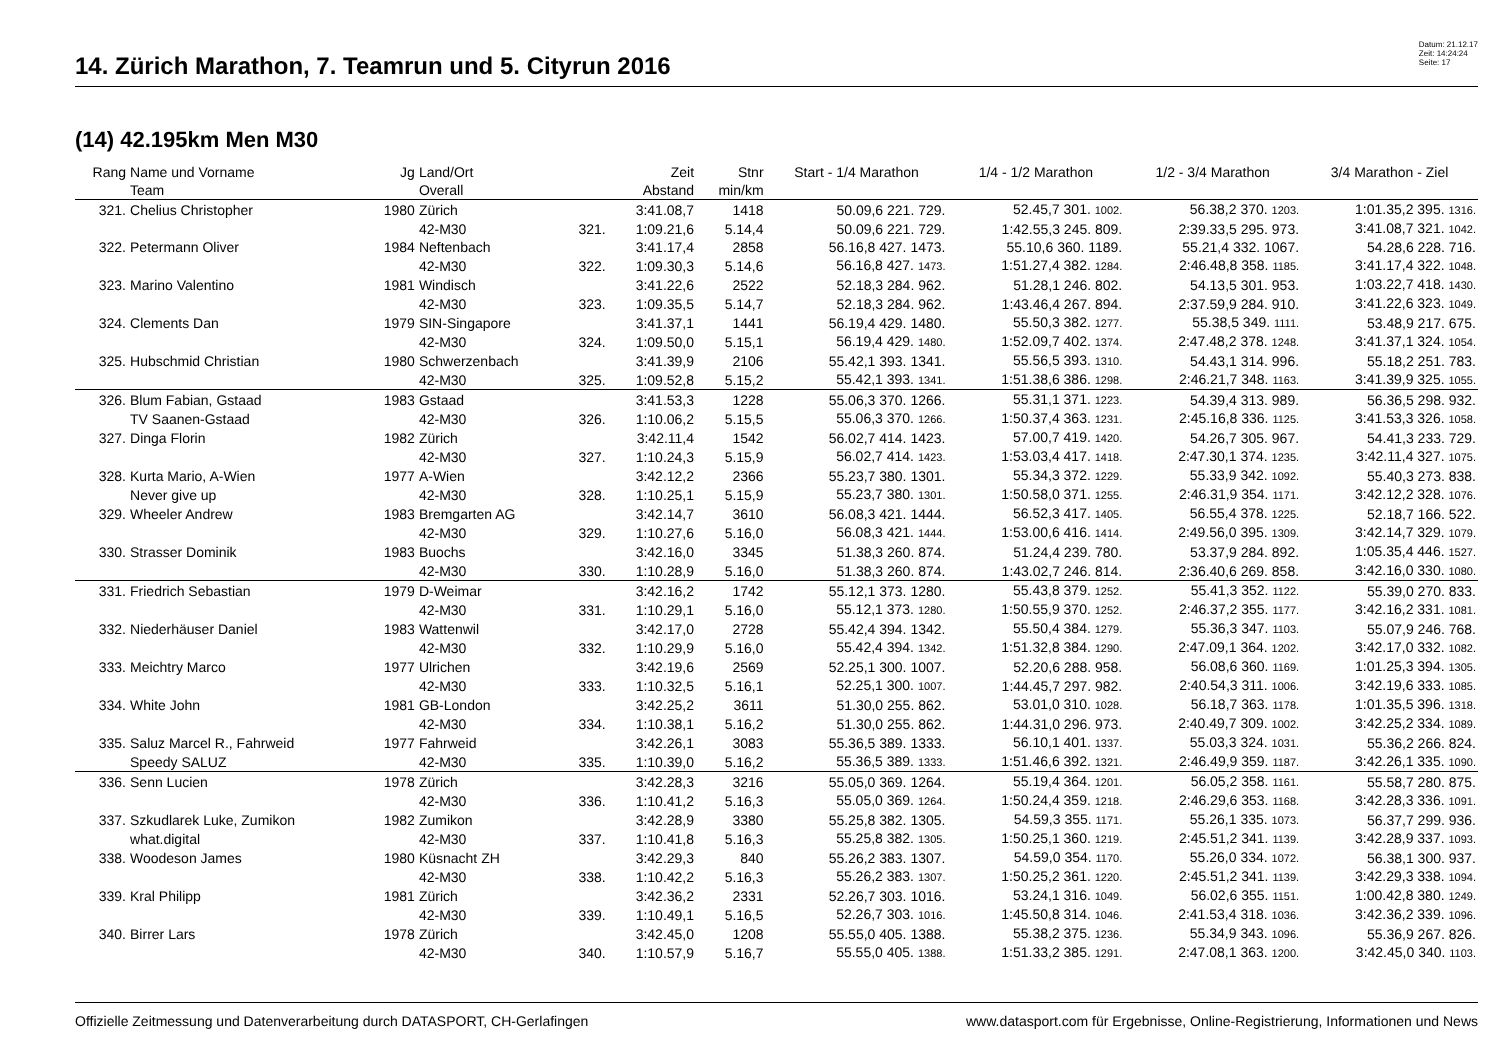14. Zürich Marathon, 7. Teamrun und 5. Cityrun 2016
Datum: 21.12.17
Zeit: 14:24:24
Seite: 17
(14) 42.195km Men M30
| Rang | Name und Vorname | Jg | Land/Ort | | Zeit | Stnr | Start - 1/4 Marathon | 1/4 - 1/2 Marathon | 1/2 - 3/4 Marathon | 3/4 Marathon - Ziel |
| --- | --- | --- | --- | --- | --- | --- | --- | --- | --- | --- |
| | Team | | Overall | | Abstand | min/km | | | | |
| 321. | Chelius Christopher | 1980 | Zürich | | 3:41.08,7 | 1418 | 50.09,6 221. 729. | 52.45,7 301. 1002. | 56.38,2 370. 1203. | 1:01.35,2 395. 1316. |
| | | | 42-M30 | 321. | 1:09.21,6 | 5.14,4 | 50.09,6 221. 729. | 1:42.55,3 245. 809. | 2:39.33,5 295. 973. | 3:41.08,7 321. 1042. |
| 322. | Petermann Oliver | 1984 | Neftenbach | | 3:41.17,4 | 2858 | 56.16,8 427. 1473. | 55.10,6 360. 1189. | 55.21,4 332. 1067. | 54.28,6 228. 716. |
| | | | 42-M30 | 322. | 1:09.30,3 | 5.14,6 | 56.16,8 427. 1473. | 1:51.27,4 382. 1284. | 2:46.48,8 358. 1185. | 3:41.17,4 322. 1048. |
| 323. | Marino Valentino | 1981 | Windisch | | 3:41.22,6 | 2522 | 52.18,3 284. 962. | 51.28,1 246. 802. | 54.13,5 301. 953. | 1:03.22,7 418. 1430. |
| | | | 42-M30 | 323. | 1:09.35,5 | 5.14,7 | 52.18,3 284. 962. | 1:43.46,4 267. 894. | 2:37.59,9 284. 910. | 3:41.22,6 323. 1049. |
| 324. | Clements Dan | 1979 | SIN-Singapore | | 3:41.37,1 | 1441 | 56.19,4 429. 1480. | 55.50,3 382. 1277. | 55.38,5 349. 1111. | 53.48,9 217. 675. |
| | | | 42-M30 | 324. | 1:09.50,0 | 5.15,1 | 56.19,4 429. 1480. | 1:52.09,7 402. 1374. | 2:47.48,2 378. 1248. | 3:41.37,1 324. 1054. |
| 325. | Hubschmid Christian | 1980 | Schwerzenbach | | 3:41.39,9 | 2106 | 55.42,1 393. 1341. | 55.56,5 393. 1310. | 54.43,1 314. 996. | 55.18,2 251. 783. |
| | | | 42-M30 | 325. | 1:09.52,8 | 5.15,2 | 55.42,1 393. 1341. | 1:51.38,6 386. 1298. | 2:46.21,7 348. 1163. | 3:41.39,9 325. 1055. |
| 326. | Blum Fabian, Gstaad | 1983 | Gstaad | | 3:41.53,3 | 1228 | 55.06,3 370. 1266. | 55.31,1 371. 1223. | 54.39,4 313. 989. | 56.36,5 298. 932. |
| | TV Saanen-Gstaad | | 42-M30 | 326. | 1:10.06,2 | 5.15,5 | 55.06,3 370. 1266. | 1:50.37,4 363. 1231. | 2:45.16,8 336. 1125. | 3:41.53,3 326. 1058. |
| 327. | Dinga Florin | 1982 | Zürich | | 3:42.11,4 | 1542 | 56.02,7 414. 1423. | 57.00,7 419. 1420. | 54.26,7 305. 967. | 54.41,3 233. 729. |
| | | | 42-M30 | 327. | 1:10.24,3 | 5.15,9 | 56.02,7 414. 1423. | 1:53.03,4 417. 1418. | 2:47.30,1 374. 1235. | 3:42.11,4 327. 1075. |
| 328. | Kurta Mario, A-Wien | 1977 | A-Wien | | 3:42.12,2 | 2366 | 55.23,7 380. 1301. | 55.34,3 372. 1229. | 55.33,9 342. 1092. | 55.40,3 273. 838. |
| | Never give up | | 42-M30 | 328. | 1:10.25,1 | 5.15,9 | 55.23,7 380. 1301. | 1:50.58,0 371. 1255. | 2:46.31,9 354. 1171. | 3:42.12,2 328. 1076. |
| 329. | Wheeler Andrew | 1983 | Bremgarten AG | | 3:42.14,7 | 3610 | 56.08,3 421. 1444. | 56.52,3 417. 1405. | 56.55,4 378. 1225. | 52.18,7 166. 522. |
| | | | 42-M30 | 329. | 1:10.27,6 | 5.16,0 | 56.08,3 421. 1444. | 1:53.00,6 416. 1414. | 2:49.56,0 395. 1309. | 3:42.14,7 329. 1079. |
| 330. | Strasser Dominik | 1983 | Buochs | | 3:42.16,0 | 3345 | 51.38,3 260. 874. | 51.24,4 239. 780. | 53.37,9 284. 892. | 1:05.35,4 446. 1527. |
| | | | 42-M30 | 330. | 1:10.28,9 | 5.16,0 | 51.38,3 260. 874. | 1:43.02,7 246. 814. | 2:36.40,6 269. 858. | 3:42.16,0 330. 1080. |
| 331. | Friedrich Sebastian | 1979 | D-Weimar | | 3:42.16,2 | 1742 | 55.12,1 373. 1280. | 55.43,8 379. 1252. | 55.41,3 352. 1122. | 55.39,0 270. 833. |
| | | | 42-M30 | 331. | 1:10.29,1 | 5.16,0 | 55.12,1 373. 1280. | 1:50.55,9 370. 1252. | 2:46.37,2 355. 1177. | 3:42.16,2 331. 1081. |
| 332. | Niederhäuser Daniel | 1983 | Wattenwil | | 3:42.17,0 | 2728 | 55.42,4 394. 1342. | 55.50,4 384. 1279. | 55.36,3 347. 1103. | 55.07,9 246. 768. |
| | | | 42-M30 | 332. | 1:10.29,9 | 5.16,0 | 55.42,4 394. 1342. | 1:51.32,8 384. 1290. | 2:47.09,1 364. 1202. | 3:42.17,0 332. 1082. |
| 333. | Meichtry Marco | 1977 | Ulrichen | | 3:42.19,6 | 2569 | 52.25,1 300. 1007. | 52.20,6 288. 958. | 56.08,6 360. 1169. | 1:01.25,3 394. 1305. |
| | | | 42-M30 | 333. | 1:10.32,5 | 5.16,1 | 52.25,1 300. 1007. | 1:44.45,7 297. 982. | 2:40.54,3 311. 1006. | 3:42.19,6 333. 1085. |
| 334. | White John | 1981 | GB-London | | 3:42.25,2 | 3611 | 51.30,0 255. 862. | 53.01,0 310. 1028. | 56.18,7 363. 1178. | 1:01.35,5 396. 1318. |
| | | | 42-M30 | 334. | 1:10.38,1 | 5.16,2 | 51.30,0 255. 862. | 1:44.31,0 296. 973. | 2:40.49,7 309. 1002. | 3:42.25,2 334. 1089. |
| 335. | Saluz Marcel R., Fahrweid | 1977 | Fahrweid | | 3:42.26,1 | 3083 | 55.36,5 389. 1333. | 56.10,1 401. 1337. | 55.03,3 324. 1031. | 55.36,2 266. 824. |
| | Speedy SALUZ | | 42-M30 | 335. | 1:10.39,0 | 5.16,2 | 55.36,5 389. 1333. | 1:51.46,6 392. 1321. | 2:46.49,9 359. 1187. | 3:42.26,1 335. 1090. |
| 336. | Senn Lucien | 1978 | Zürich | | 3:42.28,3 | 3216 | 55.05,0 369. 1264. | 55.19,4 364. 1201. | 56.05,2 358. 1161. | 55.58,7 280. 875. |
| | | | 42-M30 | 336. | 1:10.41,2 | 5.16,3 | 55.05,0 369. 1264. | 1:50.24,4 359. 1218. | 2:46.29,6 353. 1168. | 3:42.28,3 336. 1091. |
| 337. | Szkudlarek Luke, Zumikon | 1982 | Zumikon | | 3:42.28,9 | 3380 | 55.25,8 382. 1305. | 54.59,3 355. 1171. | 55.26,1 335. 1073. | 56.37,7 299. 936. |
| | what.digital | | 42-M30 | 337. | 1:10.41,8 | 5.16,3 | 55.25,8 382. 1305. | 1:50.25,1 360. 1219. | 2:45.51,2 341. 1139. | 3:42.28,9 337. 1093. |
| 338. | Woodeson James | 1980 | Küsnacht ZH | | 3:42.29,3 | 840 | 55.26,2 383. 1307. | 54.59,0 354. 1170. | 55.26,0 334. 1072. | 56.38,1 300. 937. |
| | | | 42-M30 | 338. | 1:10.42,2 | 5.16,3 | 55.26,2 383. 1307. | 1:50.25,2 361. 1220. | 2:45.51,2 341. 1139. | 3:42.29,3 338. 1094. |
| 339. | Kral Philipp | 1981 | Zürich | | 3:42.36,2 | 2331 | 52.26,7 303. 1016. | 53.24,1 316. 1049. | 56.02,6 355. 1151. | 1:00.42,8 380. 1249. |
| | | | 42-M30 | 339. | 1:10.49,1 | 5.16,5 | 52.26,7 303. 1016. | 1:45.50,8 314. 1046. | 2:41.53,4 318. 1036. | 3:42.36,2 339. 1096. |
| 340. | Birrer Lars | 1978 | Zürich | | 3:42.45,0 | 1208 | 55.55,0 405. 1388. | 55.38,2 375. 1236. | 55.34,9 343. 1096. | 55.36,9 267. 826. |
| | | | 42-M30 | 340. | 1:10.57,9 | 5.16,7 | 55.55,0 405. 1388. | 1:51.33,2 385. 1291. | 2:47.08,1 363. 1200. | 3:42.45,0 340. 1103. |
Offizielle Zeitmessung und Datenverarbeitung durch DATASPORT, CH-Gerlafingen www.datasport.com für Ergebnisse, Online-Registrierung, Informationen und News